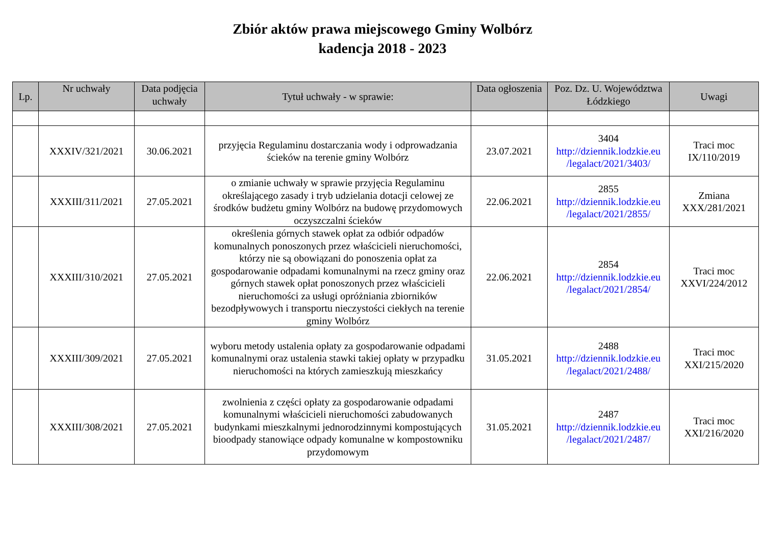Zbiór aktów prawa miejscowego Gminy Wolbórz
kadencja 2018 - 2023
| Lp. | Nr uchwały | Data podjęcia uchwały | Tytuł uchwały - w sprawie: | Data ogłoszenia | Poz. Dz. U. Województwa Łódzkiego | Uwagi |
| --- | --- | --- | --- | --- | --- | --- |
| | XXXIV/321/2021 | 30.06.2021 | przyjęcia Regulaminu dostarczania wody i odprowadzania ścieków na terenie gminy Wolbórz | 23.07.2021 | 3404 http://dziennik.lodzkie.eu /legalact/2021/3403/ | Traci moc IX/110/2019 |
| | XXXIII/311/2021 | 27.05.2021 | o zmianie uchwały w sprawie przyjęcia Regulaminu określającego zasady i tryb udzielania dotacji celowej ze środków budżetu gminy Wolbórz na budowę przydomowych oczyszczalni ścieków | 22.06.2021 | 2855 http://dziennik.lodzkie.eu /legalact/2021/2855/ | Zmiana XXX/281/2021 |
| | XXXIII/310/2021 | 27.05.2021 | określenia górnych stawek opłat za odbiór odpadów komunalnych ponoszonych przez właścicieli nieruchomości, którzy nie są obowiązani do ponoszenia opłat za gospodarowanie odpadami komunalnymi na rzecz gminy oraz górnych stawek opłat ponoszonych przez właścicieli nieruchomości za usługi opróżniania zbiorników bezodpływowych i transportu nieczystości ciekłych na terenie gminy Wolbórz | 22.06.2021 | 2854 http://dziennik.lodzkie.eu /legalact/2021/2854/ | Traci moc XXVI/224/2012 |
| | XXXIII/309/2021 | 27.05.2021 | wyboru metody ustalenia opłaty za gospodarowanie odpadami komunalnymi oraz ustalenia stawki takiej opłaty w przypadku nieruchomości na których zamieszkują mieszkańcy | 31.05.2021 | 2488 http://dziennik.lodzkie.eu /legalact/2021/2488/ | Traci moc XXI/215/2020 |
| | XXXIII/308/2021 | 27.05.2021 | zwolnienia z części opłaty za gospodarowanie odpadami komunalnymi właścicieli nieruchomości zabudowanych budynkami mieszkalnymi jednorodzinnymi kompostujących bioodpady stanowiące odpady komunalne w kompostowniku przydomowym | 31.05.2021 | 2487 http://dziennik.lodzkie.eu /legalact/2021/2487/ | Traci moc XXI/216/2020 |